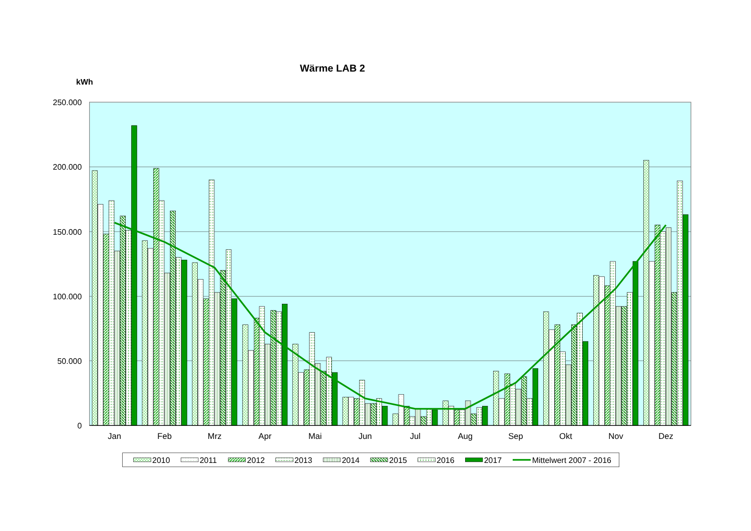Wärme LAB 2
kWh
250.000
200.000
150.000
100.000
50.000
0
Jan
Feb
Mrz
Apr
Mai
Jun
Jul
Aug
Sep
Okt
Nov
Dez
2010
2011
2012
2013
2014
2015
2016
2017
Mittelwert 2007 - 2016